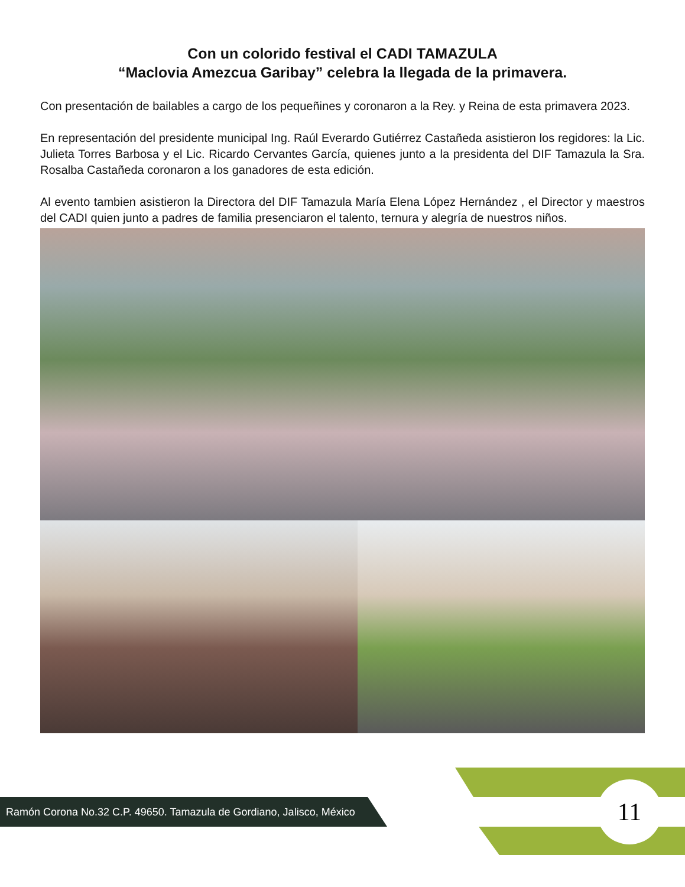Con un colorido festival el CADI TAMAZULA
“Maclovia Amezcua Garibay” celebra la llegada de la primavera.
Con presentación de bailables a cargo de los pequeñines y coronaron a la Rey. y Reina de esta primavera 2023.
En representación del presidente municipal Ing. Raúl Everardo Gutiérrez Castañeda asistieron los regidores: la Lic. Julieta Torres Barbosa y el Lic. Ricardo Cervantes García, quienes junto a la presidenta del DIF Tamazula la Sra. Rosalba Castañeda coronaron a los ganadores de esta edición.
Al evento tambien asistieron la Directora del DIF Tamazula María Elena López Hernández , el Director y maestros del CADI quien junto a padres de familia presenciaron el talento, ternura y alegría de nuestros niños.
Ramón Corona No.32 C.P. 49650. Tamazula de Gordiano, Jalisco, México 11